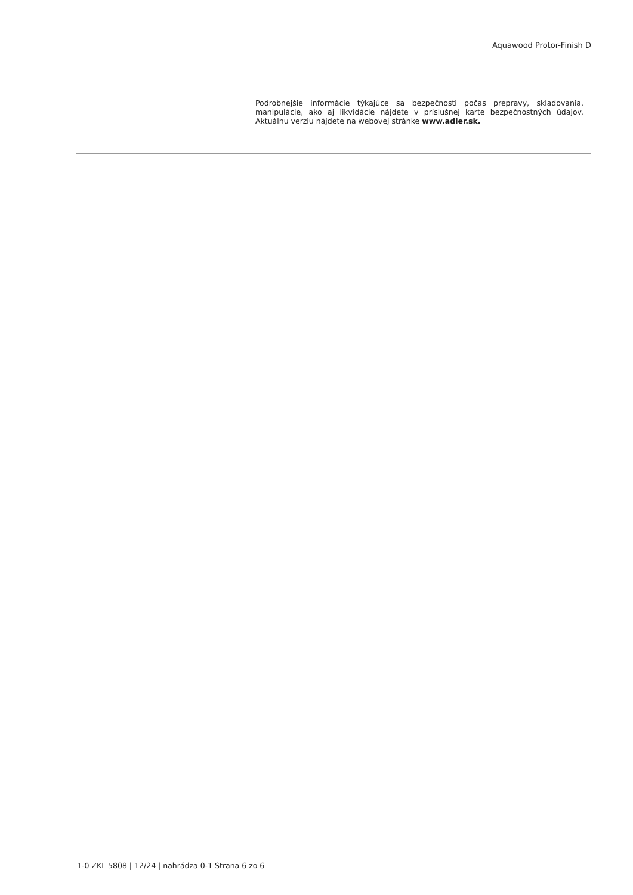Aquawood Protor-Finish D
Podrobnejšie informácie týkajúce sa bezpečnosti počas prepravy, skladovania, manipulácie, ako aj likvidácie nájdete v príslušnej karte bezpečnostných údajov. Aktuálnu verziu nájdete na webovej stránke www.adler.sk.
1-0 ZKL 5808 | 12/24 | nahrádza 0-1 Strana 6 zo 6